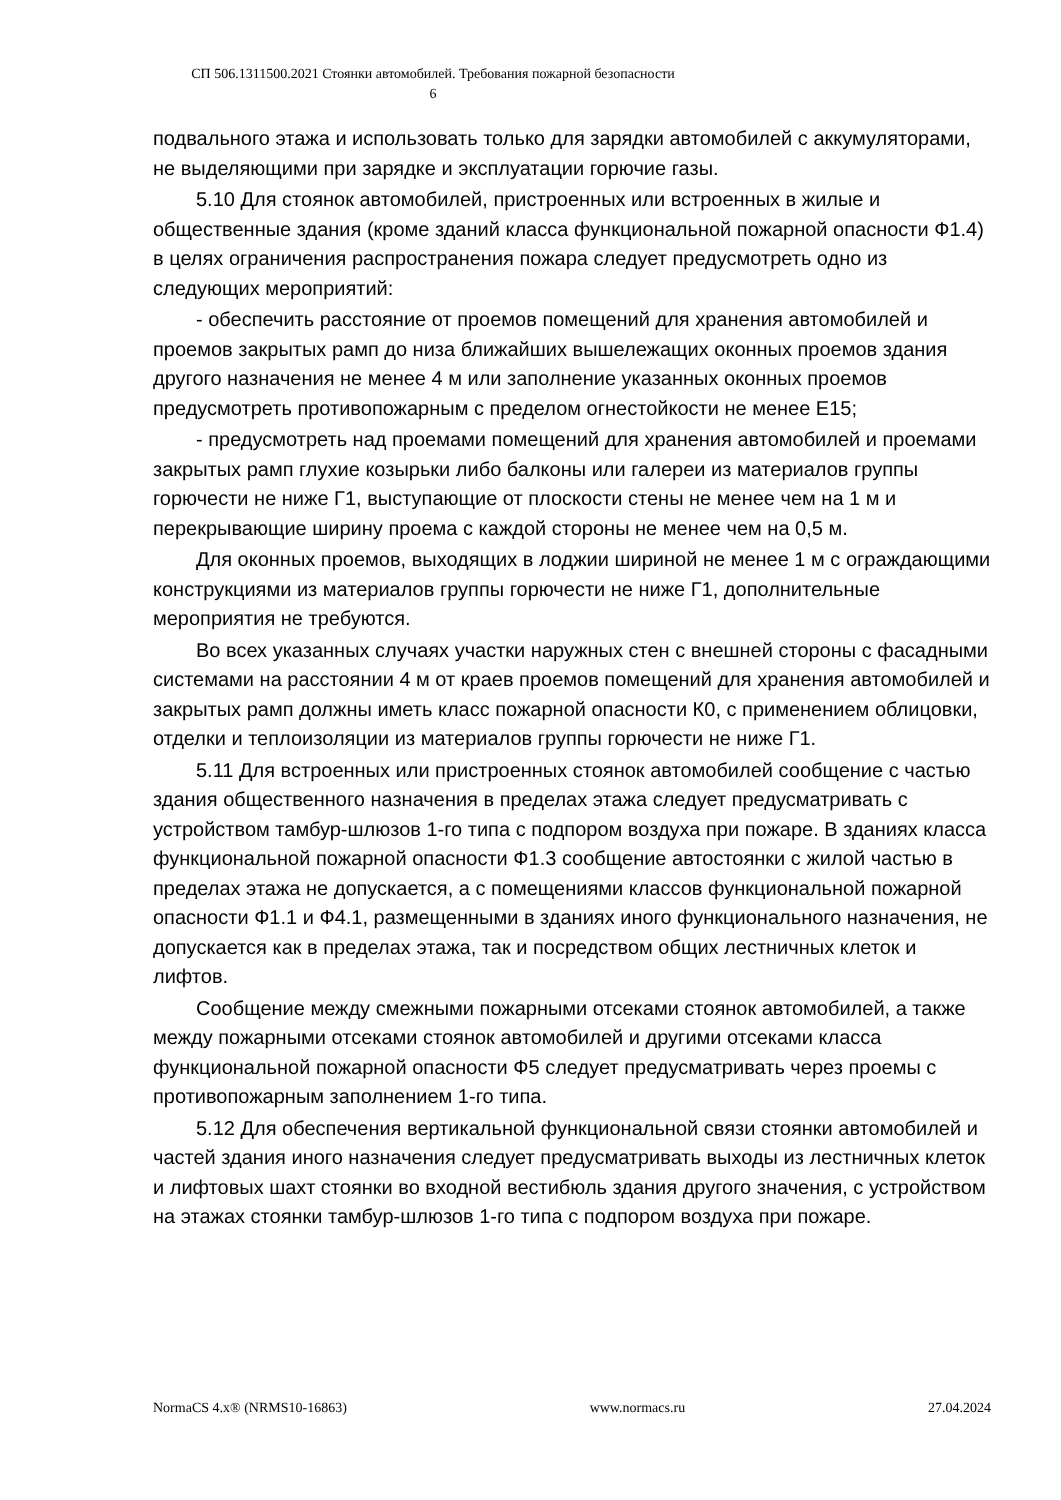СП 506.1311500.2021 Стоянки автомобилей. Требования пожарной безопасности
6
подвального этажа и использовать только для зарядки автомобилей с аккумуляторами, не выделяющими при зарядке и эксплуатации горючие газы.
5.10 Для стоянок автомобилей, пристроенных или встроенных в жилые и общественные здания (кроме зданий класса функциональной пожарной опасности Ф1.4) в целях ограничения распространения пожара следует предусмотреть одно из следующих мероприятий:
- обеспечить расстояние от проемов помещений для хранения автомобилей и проемов закрытых рамп до низа ближайших вышележащих оконных проемов здания другого назначения не менее 4 м или заполнение указанных оконных проемов предусмотреть противопожарным с пределом огнестойкости не менее Е15;
- предусмотреть над проемами помещений для хранения автомобилей и проемами закрытых рамп глухие козырьки либо балконы или галереи из материалов группы горючести не ниже Г1, выступающие от плоскости стены не менее чем на 1 м и перекрывающие ширину проема с каждой стороны не менее чем на 0,5 м.
Для оконных проемов, выходящих в лоджии шириной не менее 1 м с ограждающими конструкциями из материалов группы горючести не ниже Г1, дополнительные мероприятия не требуются.
Во всех указанных случаях участки наружных стен с внешней стороны с фасадными системами на расстоянии 4 м от краев проемов помещений для хранения автомобилей и закрытых рамп должны иметь класс пожарной опасности К0, с применением облицовки, отделки и теплоизоляции из материалов группы горючести не ниже Г1.
5.11 Для встроенных или пристроенных стоянок автомобилей сообщение с частью здания общественного назначения в пределах этажа следует предусматривать с устройством тамбур-шлюзов 1-го типа с подпором воздуха при пожаре. В зданиях класса функциональной пожарной опасности Ф1.3 сообщение автостоянки с жилой частью в пределах этажа не допускается, а с помещениями классов функциональной пожарной опасности Ф1.1 и Ф4.1, размещенными в зданиях иного функционального назначения, не допускается как в пределах этажа, так и посредством общих лестничных клеток и лифтов.
Сообщение между смежными пожарными отсеками стоянок автомобилей, а также между пожарными отсеками стоянок автомобилей и другими отсеками класса функциональной пожарной опасности Ф5 следует предусматривать через проемы с противопожарным заполнением 1-го типа.
5.12 Для обеспечения вертикальной функциональной связи стоянки автомобилей и частей здания иного назначения следует предусматривать выходы из лестничных клеток и лифтовых шахт стоянки во входной вестибюль здания другого значения, с устройством на этажах стоянки тамбур-шлюзов 1-го типа с подпором воздуха при пожаре.
NormaCS 4.x® (NRMS10-16863) www.normacs.ru 27.04.2024